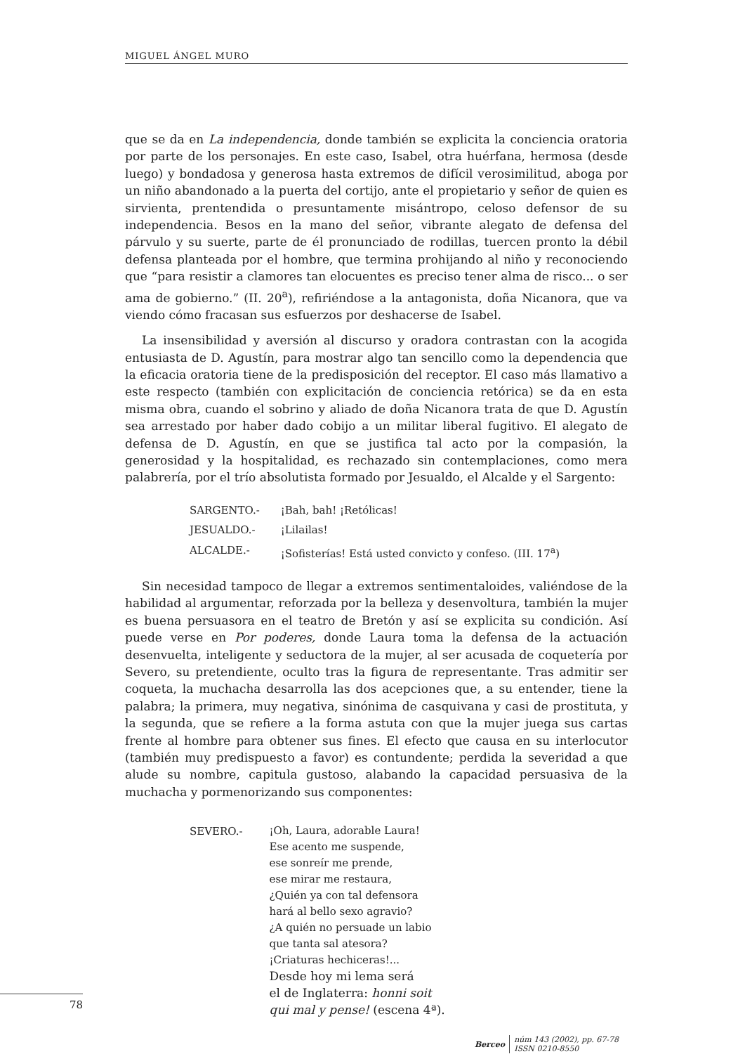MIGUEL ÁNGEL MURO
que se da en La independencia, donde también se explicita la conciencia oratoria por parte de los personajes. En este caso, Isabel, otra huérfana, hermosa (desde luego) y bondadosa y generosa hasta extremos de difícil verosimilitud, aboga por un niño abandonado a la puerta del cortijo, ante el propietario y señor de quien es sirvienta, prentendida o presuntamente misántropo, celoso defensor de su independencia. Besos en la mano del señor, vibrante alegato de defensa del párvulo y su suerte, parte de él pronunciado de rodillas, tuercen pronto la débil defensa planteada por el hombre, que termina prohijando al niño y reconociendo que “para resistir a clamores tan elocuentes es preciso tener alma de risco... o ser ama de gobierno.” (II. 20<sup>a</sup>), refiriéndose a la antagonista, doña Nicanora, que va viendo cómo fracasan sus esfuerzos por deshacerse de Isabel.
La insensibilidad y aversión al discurso y oradora contrastan con la acogida entusiasta de D. Agustín, para mostrar algo tan sencillo como la dependencia que la eficacia oratoria tiene de la predisposición del receptor. El caso más llamativo a este respecto (también con explicitación de conciencia retórica) se da en esta misma obra, cuando el sobrino y aliado de doña Nicanora trata de que D. Agustín sea arrestado por haber dado cobijo a un militar liberal fugitivo. El alegato de defensa de D. Agustín, en que se justifica tal acto por la compasión, la generosidad y la hospitalidad, es rechazado sin contemplaciones, como mera palabrería, por el trío absolutista formado por Jesualdo, el Alcalde y el Sargento:
| SARGENTO.- | ¡Bah, bah! ¡Retólicas! |
| JESUALDO.- | ¡Lilailas! |
| ALCALDE.- | ¡Sofisterías! Está usted convicto y confeso. (III. 17<sup>a</sup>) |
Sin necesidad tampoco de llegar a extremos sentimentaloides, valiéndose de la habilidad al argumentar, reforzada por la belleza y desenvoltura, también la mujer es buena persuasora en el teatro de Bretón y así se explicita su condición. Así puede verse en Por poderes, donde Laura toma la defensa de la actuación desenvuelta, inteligente y seductora de la mujer, al ser acusada de coquetería por Severo, su pretendiente, oculto tras la figura de representante. Tras admitir ser coqueta, la muchacha desarrolla las dos acepciones que, a su entender, tiene la palabra; la primera, muy negativa, sinónima de casquivana y casi de prostituta, y la segunda, que se refiere a la forma astuta con que la mujer juega sus cartas frente al hombre para obtener sus fines. El efecto que causa en su interlocutor (también muy predispuesto a favor) es contundente; perdida la severidad a que alude su nombre, capitula gustoso, alabando la capacidad persuasiva de la muchacha y pormenorizando sus componentes:
| SEVERO.- | ¡Oh, Laura, adorable Laura! Ese acento me suspende, ese sonreír me prende, ese mirar me restaura, ¿Quién ya con tal defensora hará al bello sexo agravio? ¿A quién no persuade un labio que tanta sal atesora? ¡Criaturas hechiceras!... Desde hoy mi lema será el de Inglaterra: honni soit qui mal y pense! (escena 4ª). |
78
Berceo
núm 143 (2002), pp. 67-78
ISSN 0210-8550